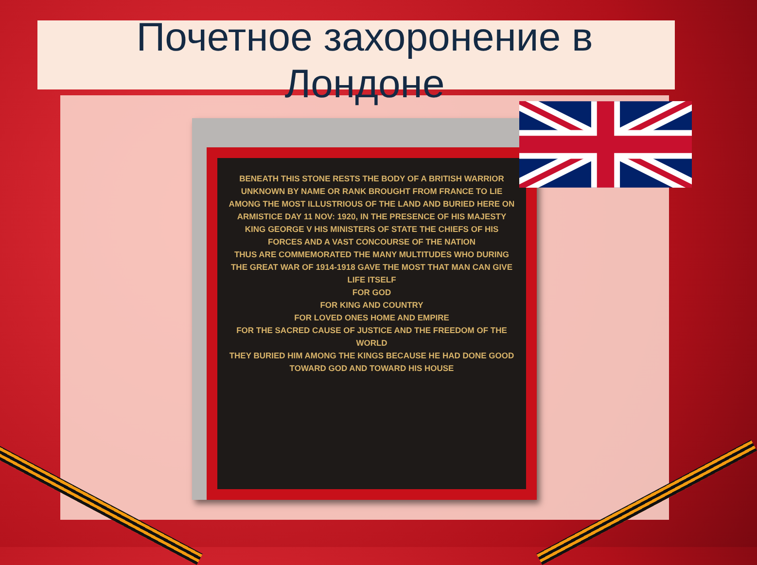Почетное захоронение в
Лондоне
BENEATH THIS STONE RESTS THE BODY OF A BRITISH WARRIOR UNKNOWN BY NAME OR RANK BROUGHT FROM FRANCE TO LIE AMONG THE MOST ILLUSTRIOUS OF THE LAND AND BURIED HERE ON ARMISTICE DAY 11 NOV: 1920, IN THE PRESENCE OF HIS MAJESTY KING GEORGE V HIS MINISTERS OF STATE THE CHIEFS OF HIS FORCES AND A VAST CONCOURSE OF THE NATION
THUS ARE COMMEMORATED THE MANY MULTITUDES WHO DURING THE GREAT WAR OF 1914-1918 GAVE THE MOST THAT MAN CAN GIVE LIFE ITSELF
FOR GOD
FOR KING AND COUNTRY
FOR LOVED ONES HOME AND EMPIRE
FOR THE SACRED CAUSE OF JUSTICE AND THE FREEDOM OF THE WORLD
THEY BURIED HIM AMONG THE KINGS BECAUSE HE HAD DONE GOOD TOWARD GOD AND TOWARD HIS HOUSE